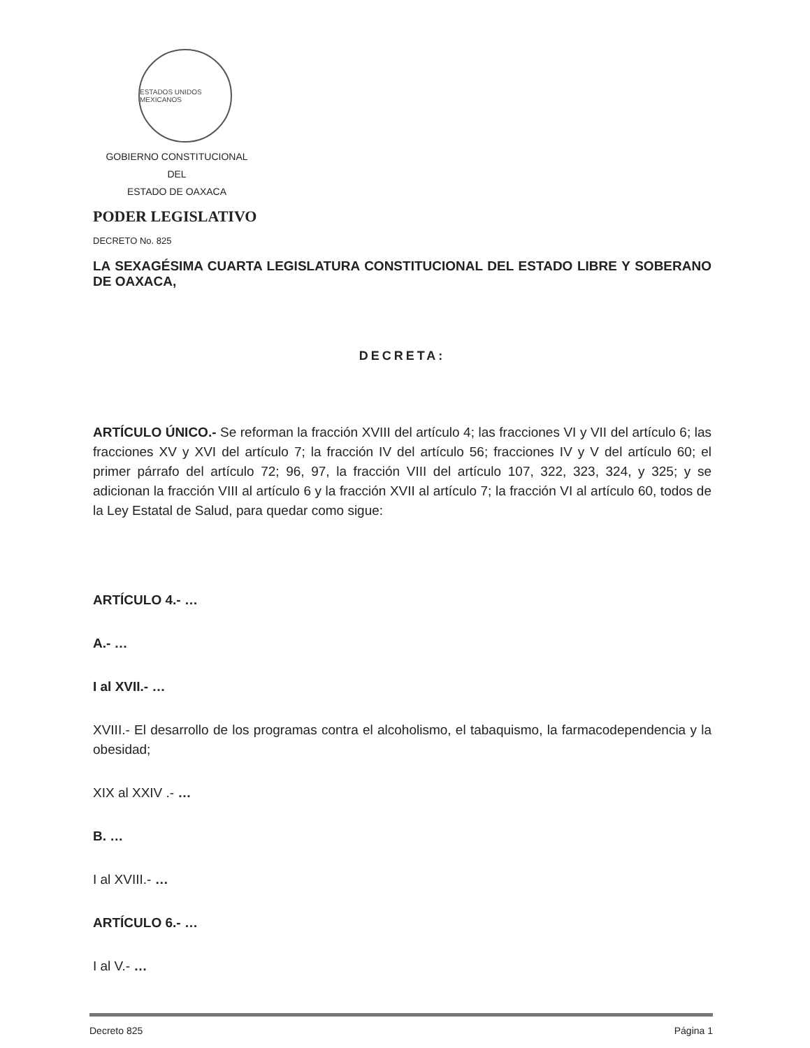ESTADOS UNIDOS MEXICANOS
GOBIERNO CONSTITUCIONAL
DEL
ESTADO DE OAXACA
PODER LEGISLATIVO
DECRETO No. 825
LA SEXAGÉSIMA CUARTA LEGISLATURA CONSTITUCIONAL DEL ESTADO LIBRE Y SOBERANO DE OAXACA,
DECRETA:
ARTÍCULO ÚNICO.- Se reforman la fracción XVIII del artículo 4; las fracciones VI y VII del artículo 6; las fracciones XV y XVI del artículo 7; la fracción IV del artículo 56; fracciones IV y V del artículo 60; el primer párrafo del artículo 72; 96, 97, la fracción VIII del artículo 107, 322, 323, 324, y 325; y se adicionan la fracción VIII al artículo 6 y la fracción XVII al artículo 7; la fracción VI al artículo 60, todos de la Ley Estatal de Salud, para quedar como sigue:
ARTÍCULO 4.- …
A.- …
I al XVII.- …
XVIII.- El desarrollo de los programas contra el alcoholismo, el tabaquismo, la farmacodependencia y la obesidad;
XIX al XXIV .- …
B. …
I al XVIII.- …
ARTÍCULO 6.- …
I al V.- …
Decreto 825 Página 1